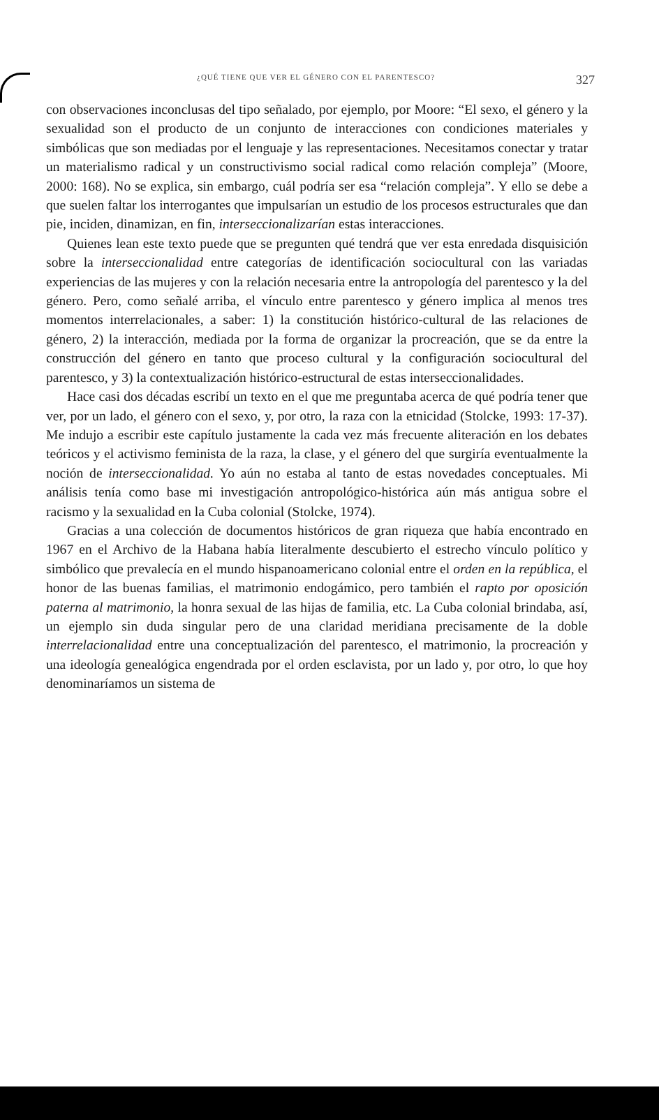¿QUÉ TIENE QUE VER EL GÉNERO CON EL PARENTESCO? 327
con observaciones inconclusas del tipo señalado, por ejemplo, por Moore: “El sexo, el género y la sexualidad son el producto de un conjunto de interacciones con condiciones materiales y simbólicas que son mediadas por el lenguaje y las representaciones. Necesitamos conectar y tratar un materialismo radical y un constructivismo social radical como relación compleja” (Moore, 2000: 168). No se explica, sin embargo, cuál podría ser esa “relación compleja”. Y ello se debe a que suelen faltar los interrogantes que impulsarían un estudio de los procesos estructurales que dan pie, inciden, dinamizan, en fin, interseccionalizarían estas interacciones.
Quienes lean este texto puede que se pregunten qué tendrá que ver esta enredada disquisición sobre la interseccionalidad entre categorías de identificación sociocultural con las variadas experiencias de las mujeres y con la relación necesaria entre la antropología del parentesco y la del género. Pero, como señalé arriba, el vínculo entre parentesco y género implica al menos tres momentos interrelacionales, a saber: 1) la constitución histórico-cultural de las relaciones de género, 2) la interacción, mediada por la forma de organizar la procreación, que se da entre la construcción del género en tanto que proceso cultural y la configuración sociocultural del parentesco, y 3) la contextualización histórico-estructural de estas interseccionalidades.
Hace casi dos décadas escribí un texto en el que me preguntaba acerca de qué podría tener que ver, por un lado, el género con el sexo, y, por otro, la raza con la etnicidad (Stolcke, 1993: 17-37). Me indujo a escribir este capítulo justamente la cada vez más frecuente aliteración en los debates teóricos y el activismo feminista de la raza, la clase, y el género del que surgiría eventualmente la noción de interseccionalidad. Yo aún no estaba al tanto de estas novedades conceptuales. Mi análisis tenía como base mi investigación antropológico-histórica aún más antigua sobre el racismo y la sexualidad en la Cuba colonial (Stolcke, 1974).
Gracias a una colección de documentos históricos de gran riqueza que había encontrado en 1967 en el Archivo de la Habana había literalmente descubierto el estrecho vínculo político y simbólico que prevalecía en el mundo hispanoamericano colonial entre el orden en la república, el honor de las buenas familias, el matrimonio endogámico, pero también el rapto por oposición paterna al matrimonio, la honra sexual de las hijas de familia, etc. La Cuba colonial brindaba, así, un ejemplo sin duda singular pero de una claridad meridiana precisamente de la doble interrelacionalidad entre una conceptualización del parentesco, el matrimonio, la procreación y una ideología genealógica engendrada por el orden esclavista, por un lado y, por otro, lo que hoy denominaríamos un sistema de